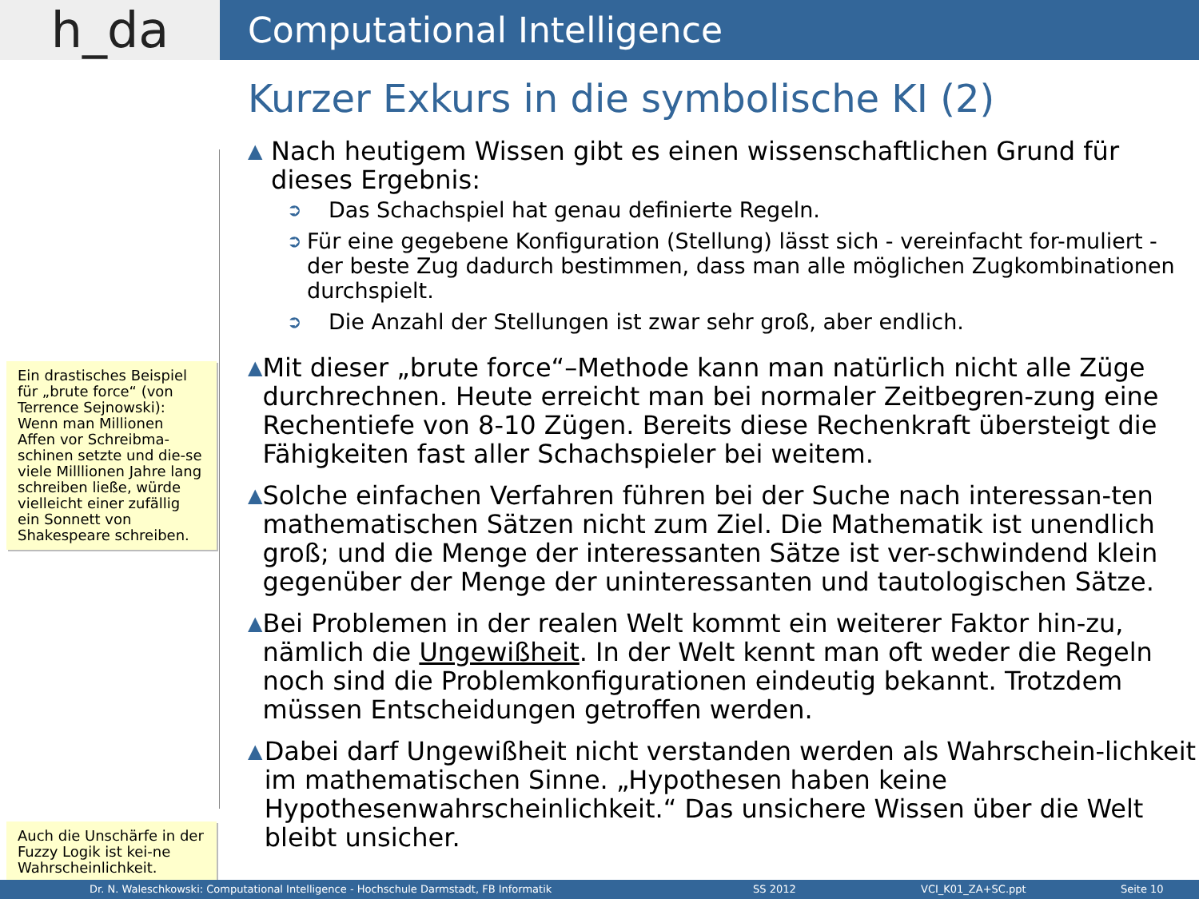h_da
Computational Intelligence
Ein drastisches Beispiel für „brute force“ (von Terrence Sejnowski): Wenn man Millionen Affen vor Schreibma-schinen setzte und die-se viele Milllionen Jahre lang schreiben ließe, würde vielleicht einer zufällig ein Sonnett von Shakespeare schreiben.
Auch die Unschärfe in der Fuzzy Logik ist kei-ne Wahrscheinlichkeit.
Kurzer Exkurs in die symbolische KI (2)
▲
Nach heutigem Wissen gibt es einen wissenschaftlichen Grund für dieses Ergebnis:
➲
Das Schachspiel hat genau definierte Regeln.
➲
Für eine gegebene Konfiguration (Stellung) lässt sich - vereinfacht for-muliert - der beste Zug dadurch bestimmen, dass man alle möglichen Zugkombinationen durchspielt.
➲
Die Anzahl der Stellungen ist zwar sehr groß, aber endlich.
▲
Mit dieser „brute force“–Methode kann man natürlich nicht alle Züge durchrechnen. Heute erreicht man bei normaler Zeitbegren-zung eine Rechentiefe von 8-10 Zügen. Bereits diese Rechenkraft übersteigt die Fähigkeiten fast aller Schachspieler bei weitem.
▲
Solche einfachen Verfahren führen bei der Suche nach interessan-ten mathematischen Sätzen nicht zum Ziel. Die Mathematik ist unendlich groß; und die Menge der interessanten Sätze ist ver-schwindend klein gegenüber der Menge der uninteressanten und tautologischen Sätze.
▲
Bei Problemen in der realen Welt kommt ein weiterer Faktor hin-zu, nämlich die Ungewißheit. In der Welt kennt man oft weder die Regeln noch sind die Problemkonfigurationen eindeutig bekannt. Trotzdem müssen Entscheidungen getroffen werden.
▲
Dabei darf Ungewißheit nicht verstanden werden als Wahrschein-lichkeit im mathematischen Sinne. „Hypothesen haben keine Hypothesenwahrscheinlichkeit.“ Das unsichere Wissen über die Welt bleibt unsicher.
Dr. N. Waleschkowski: Computational Intelligence - Hochschule Darmstadt, FB Informatik SS 2012 VCI_K01_ZA+SC.ppt Seite 10